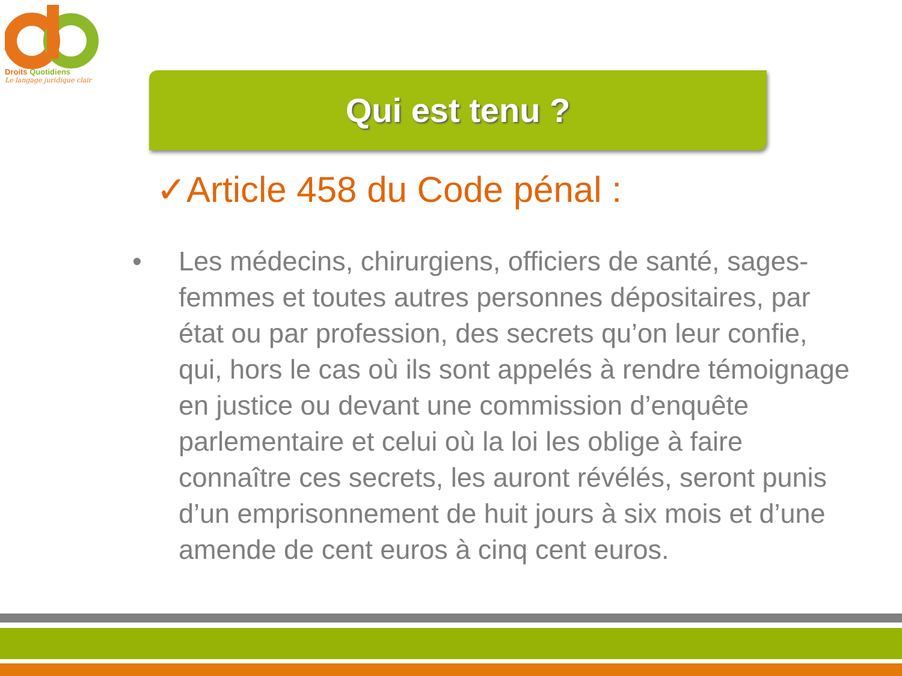Droits Quotidiens
Le langage juridique clair
Qui est tenu ?
✓Article 458 du Code pénal :
• Les médecins, chirurgiens, officiers de santé, sages-femmes et toutes autres personnes dépositaires, par état ou par profession, des secrets qu’on leur confie, qui, hors le cas où ils sont appelés à rendre témoignage en justice ou devant une commission d’enquête parlementaire et celui où la loi les oblige à faire connaître ces secrets, les auront révélés, seront punis d’un emprisonnement de huit jours à six mois et d’une amende de cent euros à cinq cent euros.